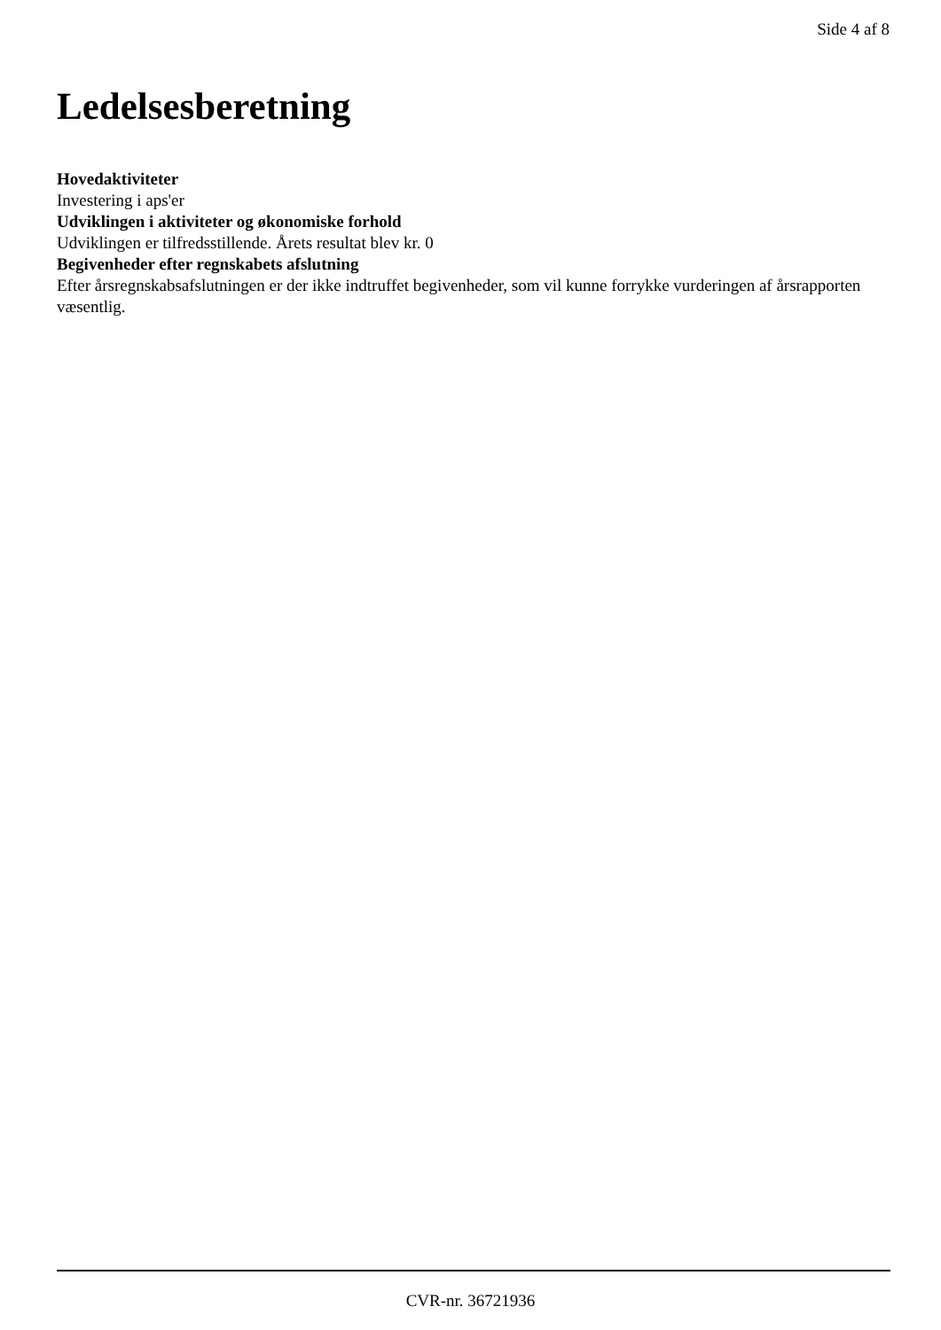Side 4 af 8
Ledelsesberetning
Hovedaktiviteter
Investering i aps'er
Udviklingen i aktiviteter og økonomiske forhold
Udviklingen er tilfredsstillende. Årets resultat blev kr. 0
Begivenheder efter regnskabets afslutning
Efter årsregnskabsafslutningen er der ikke indtruffet begivenheder, som vil kunne forrykke vurderingen af årsrapporten væsentlig.
CVR-nr. 36721936